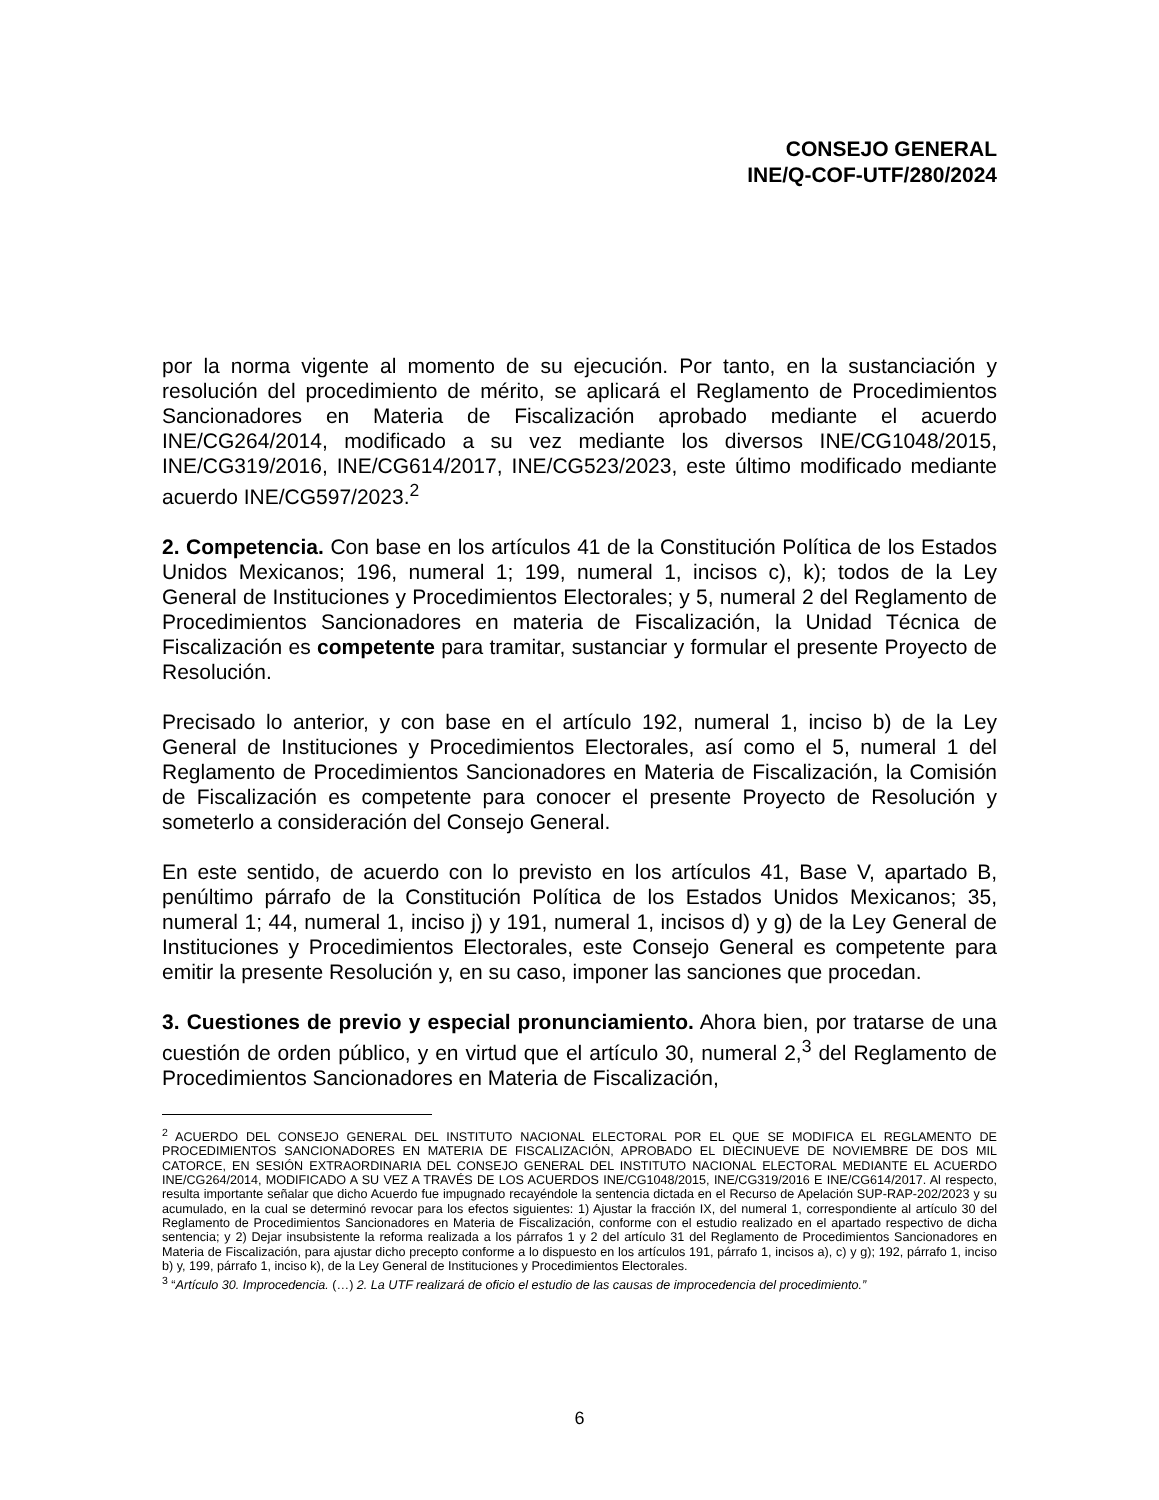CONSEJO GENERAL
INE/Q-COF-UTF/280/2024
por la norma vigente al momento de su ejecución. Por tanto, en la sustanciación y resolución del procedimiento de mérito, se aplicará el Reglamento de Procedimientos Sancionadores en Materia de Fiscalización aprobado mediante el acuerdo INE/CG264/2014, modificado a su vez mediante los diversos INE/CG1048/2015, INE/CG319/2016, INE/CG614/2017, INE/CG523/2023, este último modificado mediante acuerdo INE/CG597/2023.<sup>2</sup>
2. Competencia. Con base en los artículos 41 de la Constitución Política de los Estados Unidos Mexicanos; 196, numeral 1; 199, numeral 1, incisos c), k); todos de la Ley General de Instituciones y Procedimientos Electorales; y 5, numeral 2 del Reglamento de Procedimientos Sancionadores en materia de Fiscalización, la Unidad Técnica de Fiscalización es competente para tramitar, sustanciar y formular el presente Proyecto de Resolución.
Precisado lo anterior, y con base en el artículo 192, numeral 1, inciso b) de la Ley General de Instituciones y Procedimientos Electorales, así como el 5, numeral 1 del Reglamento de Procedimientos Sancionadores en Materia de Fiscalización, la Comisión de Fiscalización es competente para conocer el presente Proyecto de Resolución y someterlo a consideración del Consejo General.
En este sentido, de acuerdo con lo previsto en los artículos 41, Base V, apartado B, penúltimo párrafo de la Constitución Política de los Estados Unidos Mexicanos; 35, numeral 1; 44, numeral 1, inciso j) y 191, numeral 1, incisos d) y g) de la Ley General de Instituciones y Procedimientos Electorales, este Consejo General es competente para emitir la presente Resolución y, en su caso, imponer las sanciones que procedan.
3. Cuestiones de previo y especial pronunciamiento. Ahora bien, por tratarse de una cuestión de orden público, y en virtud que el artículo 30, numeral 2,<sup>3</sup> del Reglamento de Procedimientos Sancionadores en Materia de Fiscalización,
<sup>2</sup> ACUERDO DEL CONSEJO GENERAL DEL INSTITUTO NACIONAL ELECTORAL POR EL QUE SE MODIFICA EL REGLAMENTO DE PROCEDIMIENTOS SANCIONADORES EN MATERIA DE FISCALIZACIÓN, APROBADO EL DIECINUEVE DE NOVIEMBRE DE DOS MIL CATORCE, EN SESIÓN EXTRAORDINARIA DEL CONSEJO GENERAL DEL INSTITUTO NACIONAL ELECTORAL MEDIANTE EL ACUERDO INE/CG264/2014, MODIFICADO A SU VEZ A TRAVÉS DE LOS ACUERDOS INE/CG1048/2015, INE/CG319/2016 E INE/CG614/2017. Al respecto, resulta importante señalar que dicho Acuerdo fue impugnado recayéndole la sentencia dictada en el Recurso de Apelación SUP-RAP-202/2023 y su acumulado, en la cual se determinó revocar para los efectos siguientes: 1) Ajustar la fracción IX, del numeral 1, correspondiente al artículo 30 del Reglamento de Procedimientos Sancionadores en Materia de Fiscalización, conforme con el estudio realizado en el apartado respectivo de dicha sentencia; y 2) Dejar insubsistente la reforma realizada a los párrafos 1 y 2 del artículo 31 del Reglamento de Procedimientos Sancionadores en Materia de Fiscalización, para ajustar dicho precepto conforme a lo dispuesto en los artículos 191, párrafo 1, incisos a), c) y g); 192, párrafo 1, inciso b) y, 199, párrafo 1, inciso k), de la Ley General de Instituciones y Procedimientos Electorales.
<sup>3</sup> “Artículo 30. Improcedencia. (…) 2. La UTF realizará de oficio el estudio de las causas de improcedencia del procedimiento.”
6